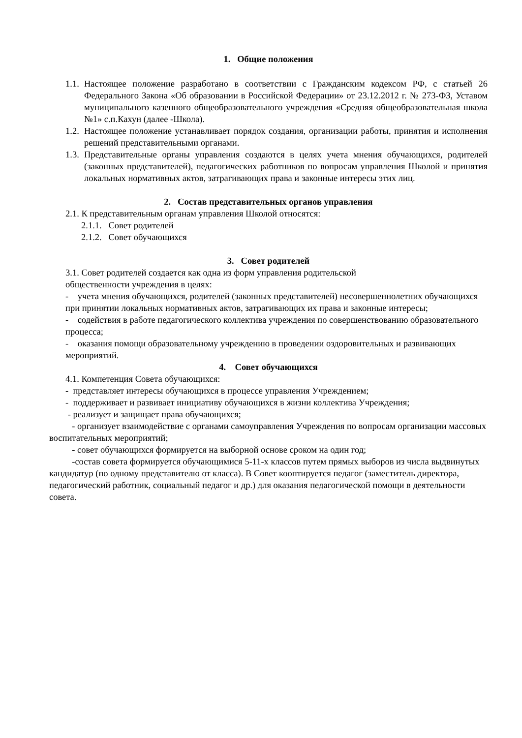1. Общие положения
1.1. Настоящее положение разработано в соответствии с Гражданским кодексом РФ, с статьей 26 Федерального Закона «Об образовании в Российской Федерации» от 23.12.2012 г. № 273-ФЗ, Уставом муниципального казенного общеобразовательного учреждения «Средняя общеобразовательная школа №1» с.п.Кахун (далее -Школа).
1.2. Настоящее положение устанавливает порядок создания, организации работы, принятия и исполнения решений представительными органами.
1.3. Представительные органы управления создаются в целях учета мнения обучающихся, родителей (законных представителей), педагогических работников по вопросам управления Школой и принятия локальных нормативных актов, затрагивающих права и законные интересы этих лиц.
2. Состав представительных органов управления
2.1. К представительным органам управления Школой относятся:
2.1.1. Совет родителей
2.1.2. Совет обучающихся
3. Совет родителей
3.1. Совет родителей создается как одна из форм управления родительской
общественности учреждения в целях:
- учета мнения обучающихся, родителей (законных представителей) несовершеннолетних обучающихся при принятии локальных нормативных актов, затрагивающих их права и законные интересы;
- содействия в работе педагогического коллектива учреждения по совершенствованию образовательного процесса;
- оказания помощи образовательному учреждению в проведении оздоровительных и развивающих мероприятий.
4. Совет обучающихся
4.1. Компетенция Совета обучающихся:
- представляет интересы обучающихся в процессе управления Учреждением;
- поддерживает и развивает инициативу обучающихся в жизни коллектива Учреждения;
- реализует и защищает права обучающихся;
- организует взаимодействие с органами самоуправления Учреждения по вопросам организации массовых воспитательных мероприятий;
- совет обучающихся формируется на выборной основе сроком на один год;
-состав совета формируется обучающимися 5-11-х классов путем прямых выборов из числа выдвинутых кандидатур (по одному представителю от класса). В Совет кооптируется педагог (заместитель директора, педагогический работник, социальный педагог и др.) для оказания педагогической помощи в деятельности совета.